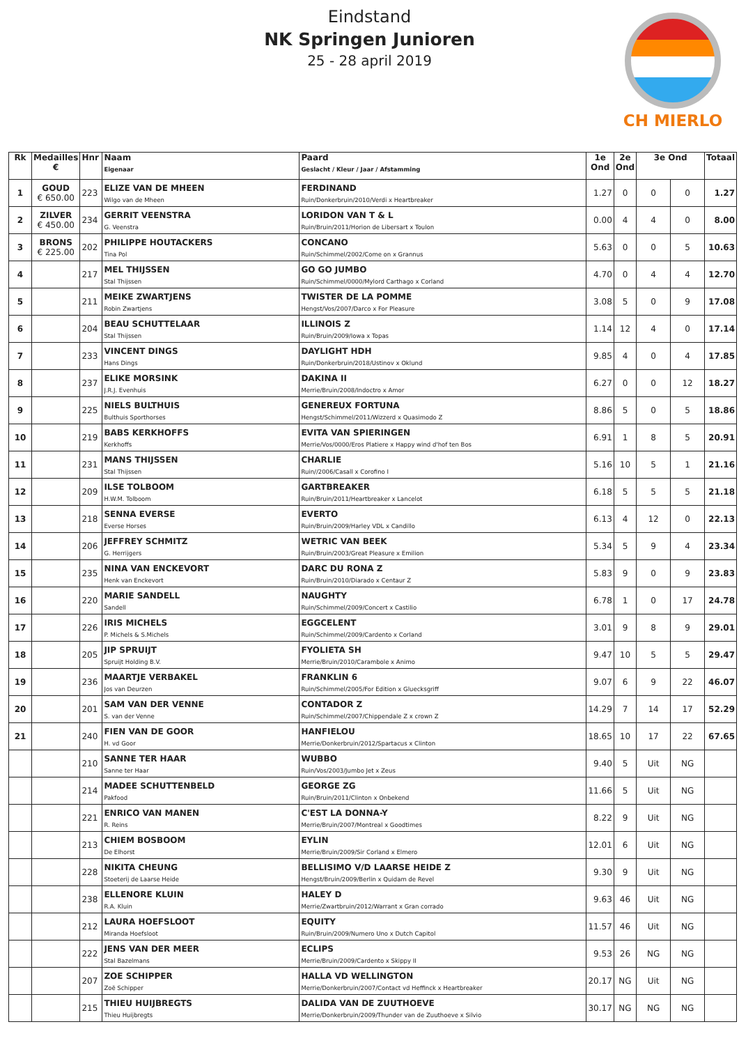Eindstand
NK Springen Junioren
25 - 28 april 2019
CH MIERLO
| Rk | Medailles € | Hnr | Naam Eigenaar | Paard Geslacht / Kleur / Jaar / Afstamming | 1e Ond | 2e Ond | 3e Ond | | Totaal |
| --- | --- | --- | --- | --- | --- | --- | --- | --- | --- |
| 1 | GOUD € 650.00 | 223 | ELIZE VAN DE MHEEN Wilgo van de Mheen | FERDINAND Ruin/Donkerbruin/2010/Verdi x Heartbreaker | 1.27 | 0 | 0 | 0 | 1.27 |
| 2 | ZILVER € 450.00 | 234 | GERRIT VEENSTRA G. Veenstra | LORIDON VAN T & L Ruin/Bruin/2011/Horion de Libersart x Toulon | 0.00 | 4 | 4 | 0 | 8.00 |
| 3 | BRONS € 225.00 | 202 | PHILIPPE HOUTACKERS Tina Pol | CONCANO Ruin/Schimmel/2002/Come on x Grannus | 5.63 | 0 | 0 | 5 | 10.63 |
| 4 | | 217 | MEL THIJSSEN Stal Thijssen | GO GO JUMBO Ruin/Schimmel/0000/Mylord Carthago x Corland | 4.70 | 0 | 4 | 4 | 12.70 |
| 5 | | 211 | MEIKE ZWARTJENS Robin Zwartjens | TWISTER DE LA POMME Hengst/Vos/2007/Darco x For Pleasure | 3.08 | 5 | 0 | 9 | 17.08 |
| 6 | | 204 | BEAU SCHUTTELAAR Stal Thijssen | ILLINOIS Z Ruin/Bruin/2009/Iowa x Topas | 1.14 | 12 | 4 | 0 | 17.14 |
| 7 | | 233 | VINCENT DINGS Hans Dings | DAYLIGHT HDH Ruin/Donkerbruin/2018/Ustinov x Oklund | 9.85 | 4 | 0 | 4 | 17.85 |
| 8 | | 237 | ELIKE MORSINK J.R.J. Evenhuis | DAKINA II Merrie/Bruin/2008/Indoctro x Amor | 6.27 | 0 | 0 | 12 | 18.27 |
| 9 | | 225 | NIELS BULTHUIS Bulthuis Sporthorses | GENEREUX FORTUNA Hengst/Schimmel/2011/Wizzerd x Quasimodo Z | 8.86 | 5 | 0 | 5 | 18.86 |
| 10 | | 219 | BABS KERKHOFFS Kerkhoffs | EVITA VAN SPIERINGEN Merrie/Vos/0000/Eros Platiere x Happy wind d'hof ten Bos | 6.91 | 1 | 8 | 5 | 20.91 |
| 11 | | 231 | MANS THIJSSEN Stal Thijssen | CHARLIE Ruin//2006/Casall x Corofino I | 5.16 | 10 | 5 | 1 | 21.16 |
| 12 | | 209 | ILSE TOLBOOM H.W.M. Tolboom | GARTBREAKER Ruin/Bruin/2011/Heartbreaker x Lancelot | 6.18 | 5 | 5 | 5 | 21.18 |
| 13 | | 218 | SENNA EVERSE Everse Horses | EVERTO Ruin/Bruin/2009/Harley VDL x Candillo | 6.13 | 4 | 12 | 0 | 22.13 |
| 14 | | 206 | JEFFREY SCHMITZ G. Herrijgers | WETRIC VAN BEEK Ruin/Bruin/2003/Great Pleasure x Emilion | 5.34 | 5 | 9 | 4 | 23.34 |
| 15 | | 235 | NINA VAN ENCKEVORT Henk van Enckevort | DARC DU RONA Z Ruin/Bruin/2010/Diarado x Centaur Z | 5.83 | 9 | 0 | 9 | 23.83 |
| 16 | | 220 | MARIE SANDELL Sandell | NAUGHTY Ruin/Schimmel/2009/Concert x Castilio | 6.78 | 1 | 0 | 17 | 24.78 |
| 17 | | 226 | IRIS MICHELS P. Michels & S.Michels | EGGCELENT Ruin/Schimmel/2009/Cardento x Corland | 3.01 | 9 | 8 | 9 | 29.01 |
| 18 | | 205 | JIP SPRUIJT Spruijt Holding B.V. | FYOLIETA SH Merrie/Bruin/2010/Carambole x Animo | 9.47 | 10 | 5 | 5 | 29.47 |
| 19 | | 236 | MAARTJE VERBAKEL Jos van Deurzen | FRANKLIN 6 Ruin/Schimmel/2005/For Edition x Gluecksgriff | 9.07 | 6 | 9 | 22 | 46.07 |
| 20 | | 201 | SAM VAN DER VENNE S. van der Venne | CONTADOR Z Ruin/Schimmel/2007/Chippendale Z x crown Z | 14.29 | 7 | 14 | 17 | 52.29 |
| 21 | | 240 | FIEN VAN DE GOOR H. vd Goor | HANFIELOU Merrie/Donkerbruin/2012/Spartacus x Clinton | 18.65 | 10 | 17 | 22 | 67.65 |
| | | 210 | SANNE TER HAAR Sanne ter Haar | WUBBO Ruin/Vos/2003/Jumbo Jet x Zeus | 9.40 | 5 | Uit | NG | |
| | | 214 | MADEE SCHUTTENBELD Pakfood | GEORGE ZG Ruin/Bruin/2011/Clinton x Onbekend | 11.66 | 5 | Uit | NG | |
| | | 221 | ENRICO VAN MANEN R. Reins | C'EST LA DONNA-Y Merrie/Bruin/2007/Montreal x Goodtimes | 8.22 | 9 | Uit | NG | |
| | | 213 | CHIEM BOSBOOM De Elhorst | EYLIN Merrie/Bruin/2009/Sir Corland x Elmero | 12.01 | 6 | Uit | NG | |
| | | 228 | NIKITA CHEUNG Stoeterij de Laarse Heide | BELLISIMO V/D LAARSE HEIDE Z Hengst/Bruin/2009/Berlin x Quidam de Revel | 9.30 | 9 | Uit | NG | |
| | | 238 | ELLENORE KLUIN R.A. Kluin | HALEY D Merrie/Zwartbruin/2012/Warrant x Gran corrado | 9.63 | 46 | Uit | NG | |
| | | 212 | LAURA HOEFSLOOT Miranda Hoefsloot | EQUITY Ruin/Bruin/2009/Numero Uno x Dutch Capitol | 11.57 | 46 | Uit | NG | |
| | | 222 | JENS VAN DER MEER Stal Bazelmans | ECLIPS Merrie/Bruin/2009/Cardento x Skippy II | 9.53 | 26 | NG | NG | |
| | | 207 | ZOE SCHIPPER Zoë Schipper | HALLA VD WELLINGTON Merrie/Donkerbruin/2007/Contact vd Heffinck x Heartbreaker | 20.17 | NG | Uit | NG | |
| | | 215 | THIEU HUIJBREGTS Thieu Huijbregts | DALIDA VAN DE ZUUTHOEVE Merrie/Donkerbruin/2009/Thunder van de Zuuthoeve x Silvio | 30.17 | NG | NG | NG | |